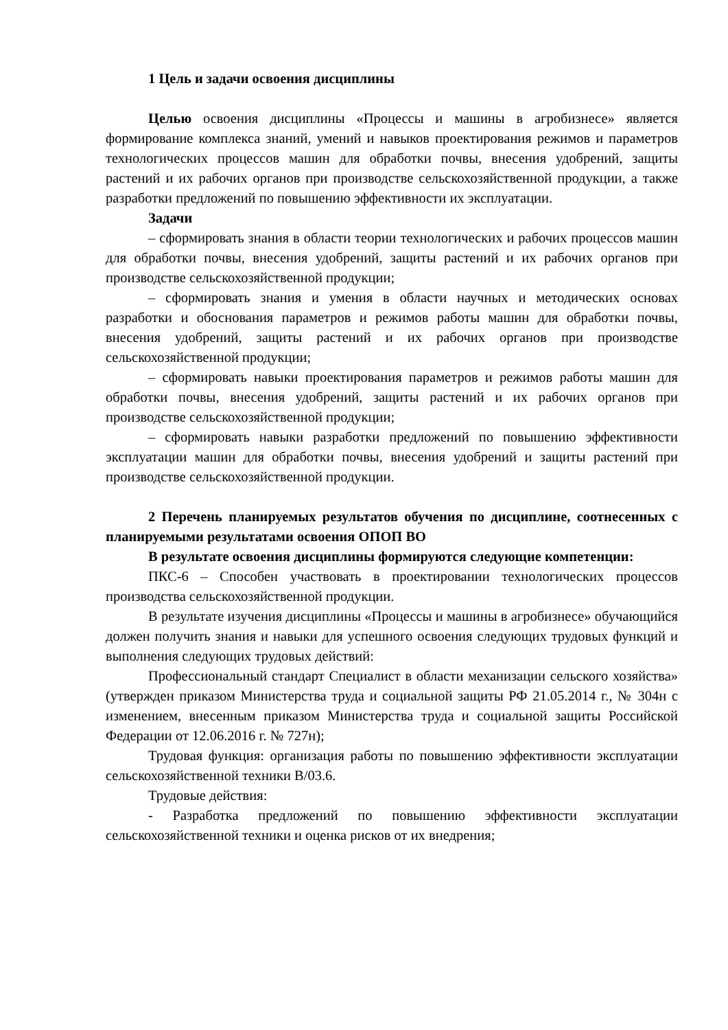1 Цель и задачи освоения дисциплины
Целью освоения дисциплины «Процессы и машины в агробизнесе» является формирование комплекса знаний, умений и навыков проектирования режимов и параметров технологических процессов машин для обработки почвы, внесения удобрений, защиты растений и их рабочих органов при производстве сельскохозяйственной продукции, а также разработки предложений по повышению эффективности их эксплуатации.
Задачи
– сформировать знания в области теории технологических и рабочих процессов машин для обработки почвы, внесения удобрений, защиты растений и их рабочих органов при производстве сельскохозяйственной продукции;
– сформировать знания и умения в области научных и методических основах разработки и обоснования параметров и режимов работы машин для обработки почвы, внесения удобрений, защиты растений и их рабочих органов при производстве сельскохозяйственной продукции;
– сформировать навыки проектирования параметров и режимов работы машин для обработки почвы, внесения удобрений, защиты растений и их рабочих органов при производстве сельскохозяйственной продукции;
– сформировать навыки разработки предложений по повышению эффективности эксплуатации машин для обработки почвы, внесения удобрений и защиты растений при производстве сельскохозяйственной продукции.
2 Перечень планируемых результатов обучения по дисциплине, соотнесенных с планируемыми результатами освоения ОПОП ВО
В результате освоения дисциплины формируются следующие компетенции:
ПКС-6 – Способен участвовать в проектировании технологических процессов производства сельскохозяйственной продукции.
В результате изучения дисциплины «Процессы и машины в агробизнесе» обучающийся должен получить знания и навыки для успешного освоения следующих трудовых функций и выполнения следующих трудовых действий:
Профессиональный стандарт Специалист в области механизации сельского хозяйства» (утвержден приказом Министерства труда и социальной защиты РФ 21.05.2014 г., № 304н с изменением, внесенным приказом Министерства труда и социальной защиты Российской Федерации от 12.06.2016 г. № 727н);
Трудовая функция: организация работы по повышению эффективности эксплуатации сельскохозяйственной техники В/03.6.
Трудовые действия:
- Разработка предложений по повышению эффективности эксплуатации сельскохозяйственной техники и оценка рисков от их внедрения;